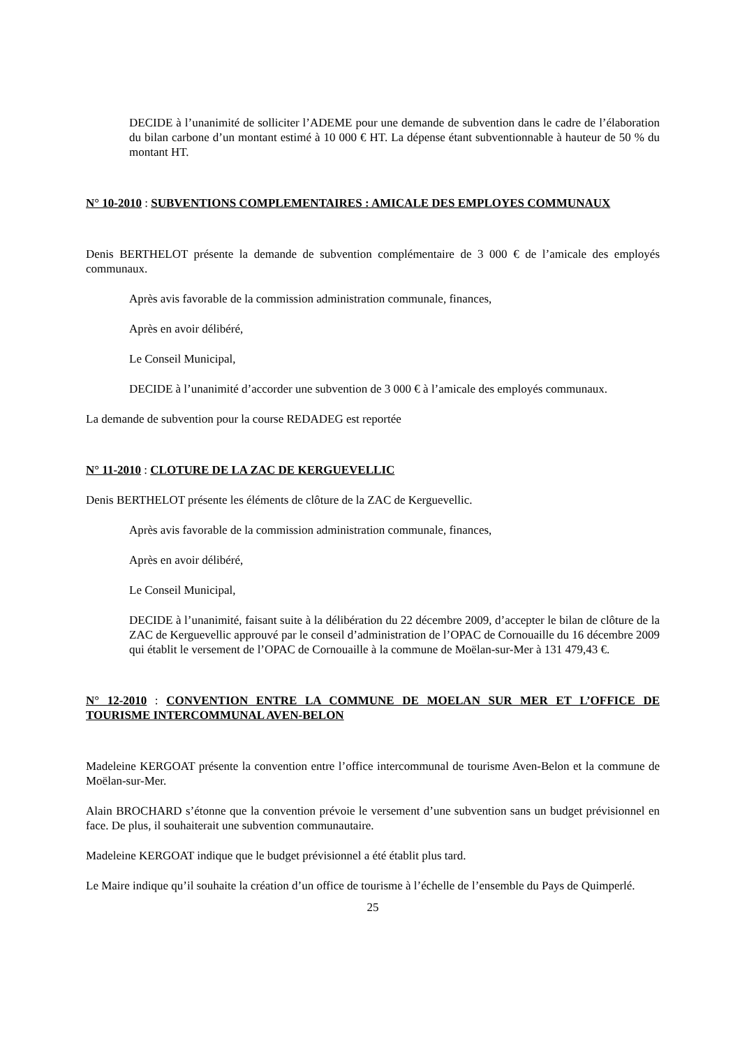DECIDE à l’unanimité de solliciter l’ADEME pour une demande de subvention dans le cadre de l’élaboration du bilan carbone d’un montant estimé à 10 000 € HT. La dépense étant subventionnable à hauteur de 50 % du montant HT.
N° 10-2010 : SUBVENTIONS COMPLEMENTAIRES : AMICALE DES EMPLOYES COMMUNAUX
Denis BERTHELOT présente la demande de subvention complémentaire de 3 000 € de l’amicale des employés communaux.
Après avis favorable de la commission administration communale, finances,
Après en avoir délibéré,
Le Conseil Municipal,
DECIDE à l’unanimité d’accorder une subvention de 3 000 € à l’amicale des employés communaux.
La demande de subvention pour la course REDADEG est reportée
N° 11-2010 : CLOTURE DE LA ZAC DE KERGUEVELLIC
Denis BERTHELOT présente les éléments de clôture de la ZAC de Kerguevellic.
Après avis favorable de la commission administration communale, finances,
Après en avoir délibéré,
Le Conseil Municipal,
DECIDE à l’unanimité, faisant suite à la délibération du 22 décembre 2009, d’accepter le bilan de clôture de la ZAC de Kerguevellic approuvé par le conseil d’administration de l’OPAC de Cornouaille du 16 décembre 2009 qui établit le versement de l’OPAC de Cornouaille à la commune de Moëlan-sur-Mer à 131 479,43 €.
N° 12-2010 : CONVENTION ENTRE LA COMMUNE DE MOELAN SUR MER ET L’OFFICE DE TOURISME INTERCOMMUNAL AVEN-BELON
Madeleine KERGOAT présente la convention entre l’office intercommunal de tourisme Aven-Belon et la commune de Moëlan-sur-Mer.
Alain BROCHARD s’étonne que la convention prévoie le versement d’une subvention sans un budget prévisionnel en face. De plus, il souhaiterait une subvention communautaire.
Madeleine KERGOAT indique que le budget prévisionnel a été établit plus tard.
Le Maire indique qu’il souhaite la création d’un office de tourisme à l’échelle de l’ensemble du Pays de Quimperlé.
25